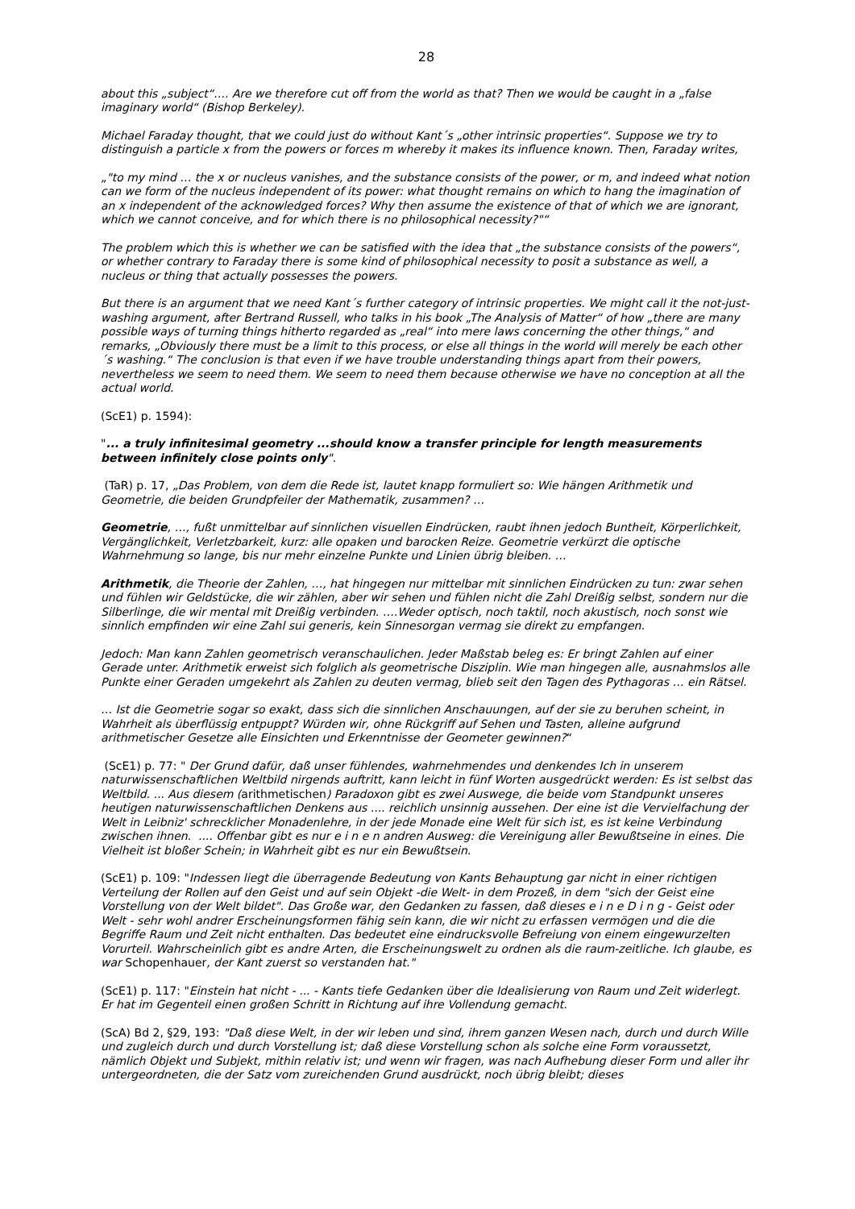28
about this „subject“…. Are we therefore cut off from the world as that? Then we would be caught in a „false imaginary world“ (Bishop Berkeley).
Michael Faraday thought, that we could just do without Kant´s „other intrinsic properties“. Suppose we try to distinguish a particle x from the powers or forces m whereby it makes its influence known. Then, Faraday writes,
„"to my mind … the x or nucleus vanishes, and the substance consists of the power, or m, and indeed what notion can we form of the nucleus independent of its power: what thought remains on which to hang the imagination of an x independent of the acknowledged forces? Why then assume the existence of that of which we are ignorant, which we cannot conceive, and for which there is no philosophical necessity?"“
The problem which this is whether we can be satisfied with the idea that „the substance consists of the powers“, or whether contrary to Faraday there is some kind of philosophical necessity to posit a substance as well, a nucleus or thing that actually possesses the powers.
But there is an argument that we need Kant´s further category of intrinsic properties. We might call it the not-just-washing argument, after Bertrand Russell, who talks in his book „The Analysis of Matter“ of how „there are many possible ways of turning things hitherto regarded as „real“ into mere laws concerning the other things,“ and remarks, „Obviously there must be a limit to this process, or else all things in the world will merely be each other´s washing.“ The conclusion is that even if we have trouble understanding things apart from their powers, nevertheless we seem to need them. We seem to need them because otherwise we have no conception at all the actual world.
(ScE1) p. 1594):
"... a truly infinitesimal geometry ...should know a transfer principle for length measurements between infinitely close points only".
(TaR) p. 17, „Das Problem, von dem die Rede ist, lautet knapp formuliert so: Wie hängen Arithmetik und Geometrie, die beiden Grundpfeiler der Mathematik, zusammen? …
Geometrie, …, fußt unmittelbar auf sinnlichen visuellen Eindrücken, raubt ihnen jedoch Buntheit, Körperlichkeit, Vergänglichkeit, Verletzbarkeit, kurz: alle opaken und barocken Reize. Geometrie verkürzt die optische Wahrnehmung so lange, bis nur mehr einzelne Punkte und Linien übrig bleiben. …
Arithmetik, die Theorie der Zahlen, …, hat hingegen nur mittelbar mit sinnlichen Eindrücken zu tun: zwar sehen und fühlen wir Geldstücke, die wir zählen, aber wir sehen und fühlen nicht die Zahl Dreißig selbst, sondern nur die Silberlinge, die wir mental mit Dreißig verbinden. ….Weder optisch, noch taktil, noch akustisch, noch sonst wie sinnlich empfinden wir eine Zahl sui generis, kein Sinnesorgan vermag sie direkt zu empfangen.
Jedoch: Man kann Zahlen geometrisch veranschaulichen. Jeder Maßstab beleg es: Er bringt Zahlen auf einer Gerade unter. Arithmetik erweist sich folglich als geometrische Disziplin. Wie man hingegen alle, ausnahmslos alle Punkte einer Geraden umgekehrt als Zahlen zu deuten vermag, blieb seit den Tagen des Pythagoras … ein Rätsel.
… Ist die Geometrie sogar so exakt, dass sich die sinnlichen Anschauungen, auf der sie zu beruhen scheint, in Wahrheit als überflüssig entpuppt? Würden wir, ohne Rückgriff auf Sehen und Tasten, alleine aufgrund arithmetischer Gesetze alle Einsichten und Erkenntnisse der Geometer gewinnen?“
(ScE1) p. 77: " Der Grund dafür, daß unser fühlendes, wahrnehmendes und denkendes Ich in unserem naturwissenschaftlichen Weltbild nirgends auftritt, kann leicht in fünf Worten ausgedrückt werden: Es ist selbst das Weltbild. ... Aus diesem (arithmetischen) Paradoxon gibt es zwei Auswege, die beide vom Standpunkt unseres heutigen naturwissenschaftlichen Denkens aus .... reichlich unsinnig aussehen. Der eine ist die Vervielfachung der Welt in Leibniz' schrecklicher Monadenlehre, in der jede Monade eine Welt für sich ist, es ist keine Verbindung zwischen ihnen. .... Offenbar gibt es nur e i n e n andren Ausweg: die Vereinigung aller Bewußtseine in eines. Die Vielheit ist bloßer Schein; in Wahrheit gibt es nur ein Bewußtsein.
(ScE1) p. 109: "Indessen liegt die überragende Bedeutung von Kants Behauptung gar nicht in einer richtigen Verteilung der Rollen auf den Geist und auf sein Objekt -die Welt- in dem Prozeß, in dem "sich der Geist eine Vorstellung von der Welt bildet". Das Große war, den Gedanken zu fassen, daß dieses e i n e D i n g - Geist oder Welt - sehr wohl andrer Erscheinungsformen fähig sein kann, die wir nicht zu erfassen vermögen und die die Begriffe Raum und Zeit nicht enthalten. Das bedeutet eine eindrucksvolle Befreiung von einem eingewurzelten Vorurteil. Wahrscheinlich gibt es andre Arten, die Erscheinungswelt zu ordnen als die raum-zeitliche. Ich glaube, es war Schopenhauer, der Kant zuerst so verstanden hat."
(ScE1) p. 117: "Einstein hat nicht - ... - Kants tiefe Gedanken über die Idealisierung von Raum und Zeit widerlegt. Er hat im Gegenteil einen großen Schritt in Richtung auf ihre Vollendung gemacht.
(ScA) Bd 2, §29, 193: "Daß diese Welt, in der wir leben und sind, ihrem ganzen Wesen nach, durch und durch Wille und zugleich durch und durch Vorstellung ist; daß diese Vorstellung schon als solche eine Form voraussetzt, nämlich Objekt und Subjekt, mithin relativ ist; und wenn wir fragen, was nach Aufhebung dieser Form und aller ihr untergeordneten, die der Satz vom zureichenden Grund ausdrückt, noch übrig bleibt; dieses